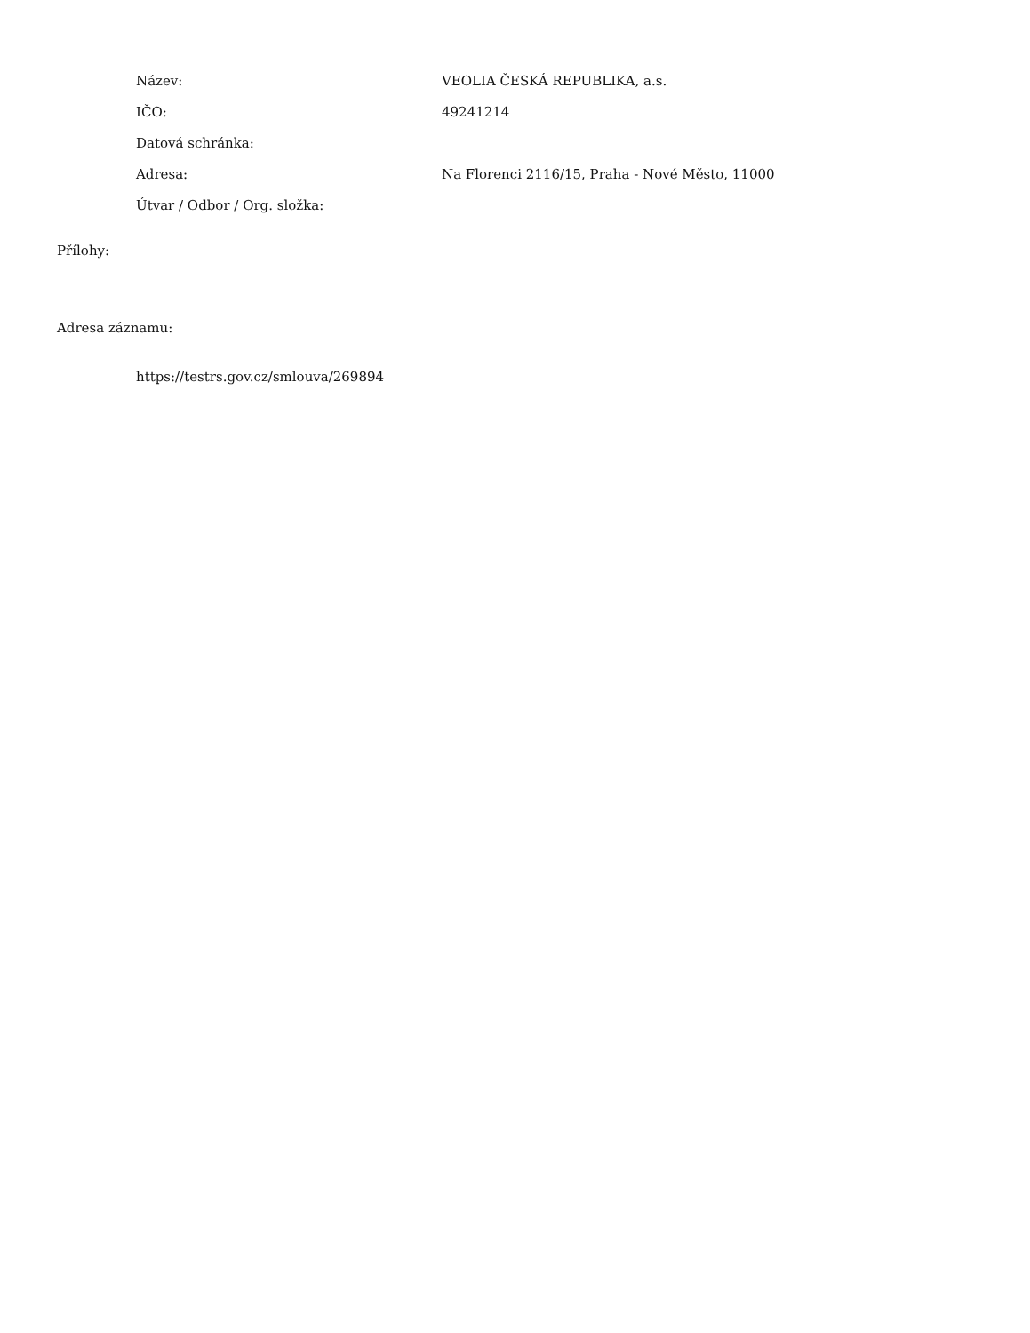Název: VEOLIA ČESKÁ REPUBLIKA, a.s.
IČO: 49241214
Datová schránka:
Adresa:
Na Florenci 2116/15, Praha - Nové Město, 11000
Útvar / Odbor / Org. složka:
Přílohy:
Adresa záznamu:
https://testrs.gov.cz/smlouva/269894